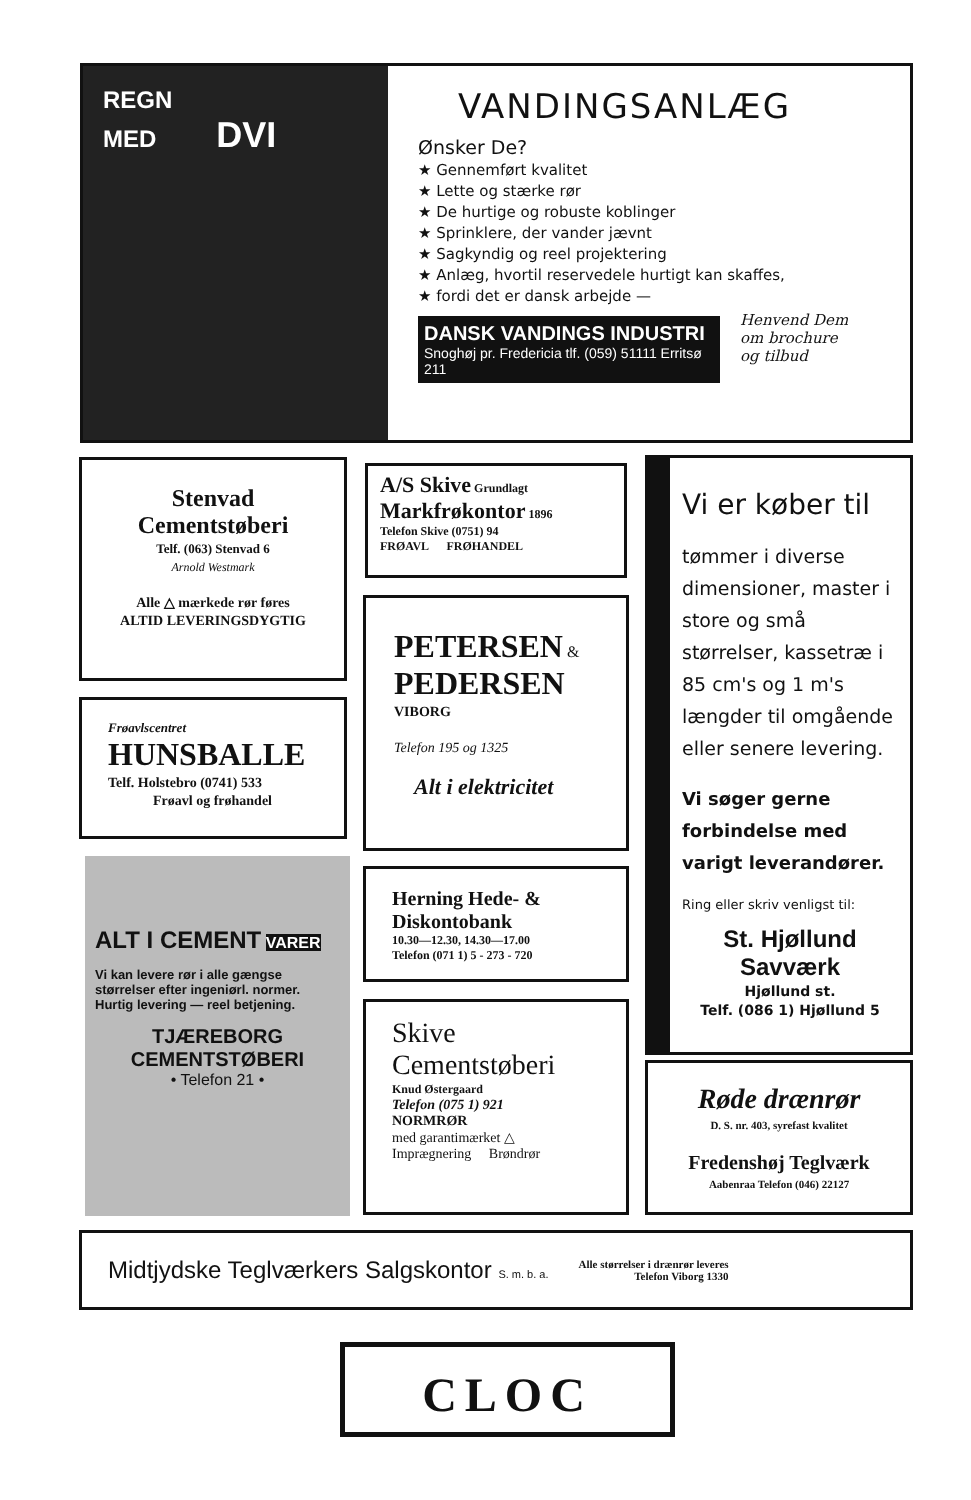REGN
MED DVI
VANDINGSANLÆG
Ønsker De?
★ Gennemført kvalitet
★ Lette og stærke rør
★ De hurtige og robuste koblinger
★ Sprinklere, der vander jævnt
★ Sagkyndig og reel projektering
★ Anlæg, hvortil reservedele hurtigt kan skaffes,
★ fordi det er dansk arbejde —
DANSK VANDINGS INDUSTRI
Snoghøj pr. Fredericia tlf. (059) 51111 Erritsø 211
Henvend Dem
om brochure
og tilbud
Stenvad
Cementstøberi
Telf. (063) Stenvad 6
Arnold Westmark
Alle △ mærkede rør føres
ALTID LEVERINGSDYGTIG
A/S Skive Grundlagt
Markfrøkontor 1896
Telefon Skive (0751) 94
FRØAVL FRØHANDEL
Vi er køber til
tømmer i diverse dimensioner, master i store og små størrelser, kassetræ i 85 cm's og 1 m's længder til omgående eller senere levering.
Vi søger gerne forbindelse med varigt leverandører.
Ring eller skriv venligst til:
St. Hjøllund Savværk
Hjøllund st.
Telf. (086 1) Hjøllund 5
PETERSEN &
PEDERSEN
VIBORG
Telefon 195 og 1325
Alt i elektricitet
Frøavlscentret
HUNSBALLE
Telf. Holstebro (0741) 533
Frøavl og frøhandel
ALT I CEMENT VARER
Vi kan levere rør i alle gængse størrelser efter ingeniørl. normer. Hurtig levering — reel betjening.
TJÆREBORG
CEMENTSTØBERI
• Telefon 21 •
Herning Hede- &
Diskontobank
10.30—12.30, 14.30—17.00
Telefon (071 1) 5 - 273 - 720
Skive
Cementstøberi
Knud Østergaard
Telefon (075 1) 921
NORMRØR
med garantimærket △
Imprægnering Brøndrør
Røde drænrør
D. S. nr. 403, syrefast kvalitet
Fredenshøj Teglværk
Aabenraa Telefon (046) 22127
Midtjydske Teglværkers Salgskontor S. m. b. a. Alle størrelser i drænrør leveres
Telefon Viborg 1330
CLOC